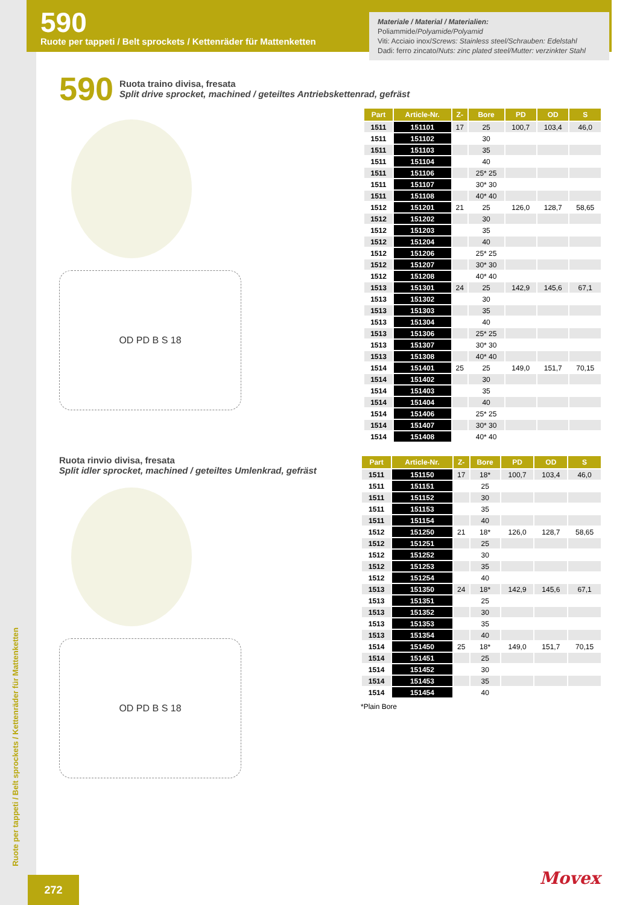590
Ruote per tappeti / Belt sprockets / Kettenräder für Mattenketten
Materiale / Material / Materialien:
Poliammide/Polyamide/Polyamid
Viti: Acciaio inox/Screws: Stainless steel/Schrauben: Edelstahl
Dadi: ferro zincato/Nuts: zinc plated steel/Mutter: verzinkter Stahl
590 Ruota traino divisa, fresata
Split drive sprocket, machined / geteiltes Antriebskettenrad, gefräst
OD PD B S 18
| Part | Article-Nr. | Z- | Bore | PD | OD | S |
| --- | --- | --- | --- | --- | --- | --- |
| 1511 | 151101 | 17 | 25 | 100,7 | 103,4 | 46,0 |
| 1511 | 151102 | | 30 | | | |
| 1511 | 151103 | | 35 | | | |
| 1511 | 151104 | | 40 | | | |
| 1511 | 151106 | | 25* 25 | | | |
| 1511 | 151107 | | 30* 30 | | | |
| 1511 | 151108 | | 40* 40 | | | |
| 1512 | 151201 | 21 | 25 | 126,0 | 128,7 | 58,65 |
| 1512 | 151202 | | 30 | | | |
| 1512 | 151203 | | 35 | | | |
| 1512 | 151204 | | 40 | | | |
| 1512 | 151206 | | 25* 25 | | | |
| 1512 | 151207 | | 30* 30 | | | |
| 1512 | 151208 | | 40* 40 | | | |
| 1513 | 151301 | 24 | 25 | 142,9 | 145,6 | 67,1 |
| 1513 | 151302 | | 30 | | | |
| 1513 | 151303 | | 35 | | | |
| 1513 | 151304 | | 40 | | | |
| 1513 | 151306 | | 25* 25 | | | |
| 1513 | 151307 | | 30* 30 | | | |
| 1513 | 151308 | | 40* 40 | | | |
| 1514 | 151401 | 25 | 25 | 149,0 | 151,7 | 70,15 |
| 1514 | 151402 | | 30 | | | |
| 1514 | 151403 | | 35 | | | |
| 1514 | 151404 | | 40 | | | |
| 1514 | 151406 | | 25* 25 | | | |
| 1514 | 151407 | | 30* 30 | | | |
| 1514 | 151408 | | 40* 40 | | | |
Ruota rinvio divisa, fresata
Split idler sprocket, machined / geteiltes Umlenkrad, gefräst
OD PD B S 18
| Part | Article-Nr. | Z- | Bore | PD | OD | S |
| --- | --- | --- | --- | --- | --- | --- |
| 1511 | 151150 | 17 | 18* | 100,7 | 103,4 | 46,0 |
| 1511 | 151151 | | 25 | | | |
| 1511 | 151152 | | 30 | | | |
| 1511 | 151153 | | 35 | | | |
| 1511 | 151154 | | 40 | | | |
| 1512 | 151250 | 21 | 18* | 126,0 | 128,7 | 58,65 |
| 1512 | 151251 | | 25 | | | |
| 1512 | 151252 | | 30 | | | |
| 1512 | 151253 | | 35 | | | |
| 1512 | 151254 | | 40 | | | |
| 1513 | 151350 | 24 | 18* | 142,9 | 145,6 | 67,1 |
| 1513 | 151351 | | 25 | | | |
| 1513 | 151352 | | 30 | | | |
| 1513 | 151353 | | 35 | | | |
| 1513 | 151354 | | 40 | | | |
| 1514 | 151450 | 25 | 18* | 149,0 | 151,7 | 70,15 |
| 1514 | 151451 | | 25 | | | |
| 1514 | 151452 | | 30 | | | |
| 1514 | 151453 | | 35 | | | |
| 1514 | 151454 | | 40 | | | |
*Plain Bore
Ruote per tappeti / Belt sprockets / Kettenräder für Mattenketten
272
Movex